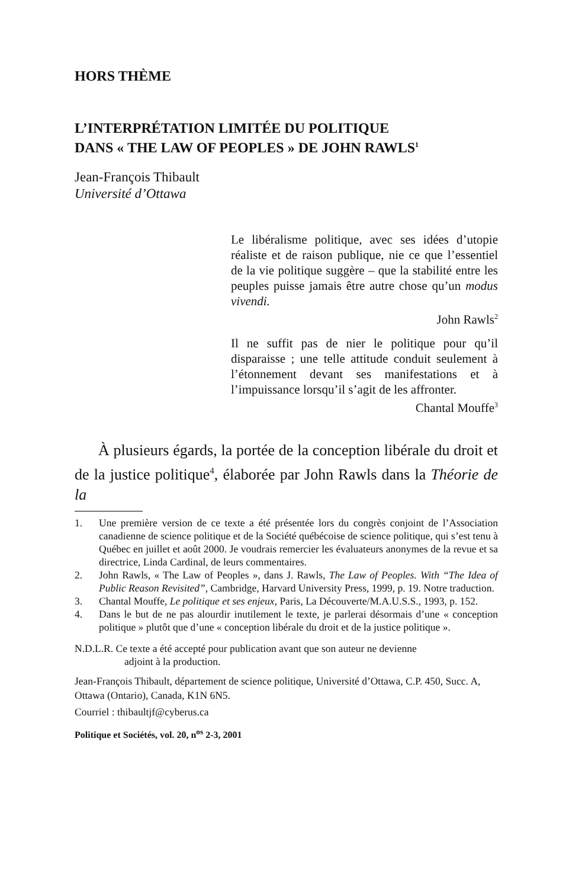HORS THÈME
L’INTERPRÉTATION LIMITÉE DU POLITIQUE
DANS « THE LAW OF PEOPLES » DE JOHN RAWLS<sup>1</sup>
Jean-François Thibault
Université d’Ottawa
Le libéralisme politique, avec ses idées d’utopie réaliste et de raison publique, nie ce que l’essentiel de la vie politique suggère – que la stabilité entre les peuples puisse jamais être autre chose qu’un modus vivendi.
John Rawls<sup>2</sup>
Il ne suffit pas de nier le politique pour qu’il disparaisse ; une telle attitude conduit seulement à l’étonnement devant ses manifestations et à l’impuissance lorsqu’il s’agit de les affronter.
Chantal Mouffe<sup>3</sup>
À plusieurs égards, la portée de la conception libérale du droit et de la justice politique<sup>4</sup>, élaborée par John Rawls dans la Théorie de la
1. Une première version de ce texte a été présentée lors du congrès conjoint de l’Association canadienne de science politique et de la Société québécoise de science politique, qui s’est tenu à Québec en juillet et août 2000. Je voudrais remercier les évaluateurs anonymes de la revue et sa directrice, Linda Cardinal, de leurs commentaires.
2. John Rawls, « The Law of Peoples », dans J. Rawls, The Law of Peoples. With “The Idea of Public Reason Revisited”, Cambridge, Harvard University Press, 1999, p. 19. Notre traduction.
3. Chantal Mouffe, Le politique et ses enjeux, Paris, La Découverte/M.A.U.S.S., 1993, p. 152.
4. Dans le but de ne pas alourdir inutilement le texte, je parlerai désormais d’une « conception politique » plutôt que d’une « conception libérale du droit et de la justice politique ».
N.D.L.R. Ce texte a été accepté pour publication avant que son auteur ne devienne
adjoint à la production.
Jean-François Thibault, département de science politique, Université d’Ottawa, C.P. 450, Succ. A, Ottawa (Ontario), Canada, K1N 6N5.
Courriel : thibaultjf@cyberus.ca
Politique et Sociétés, vol. 20, n<sup>os</sup> 2-3, 2001